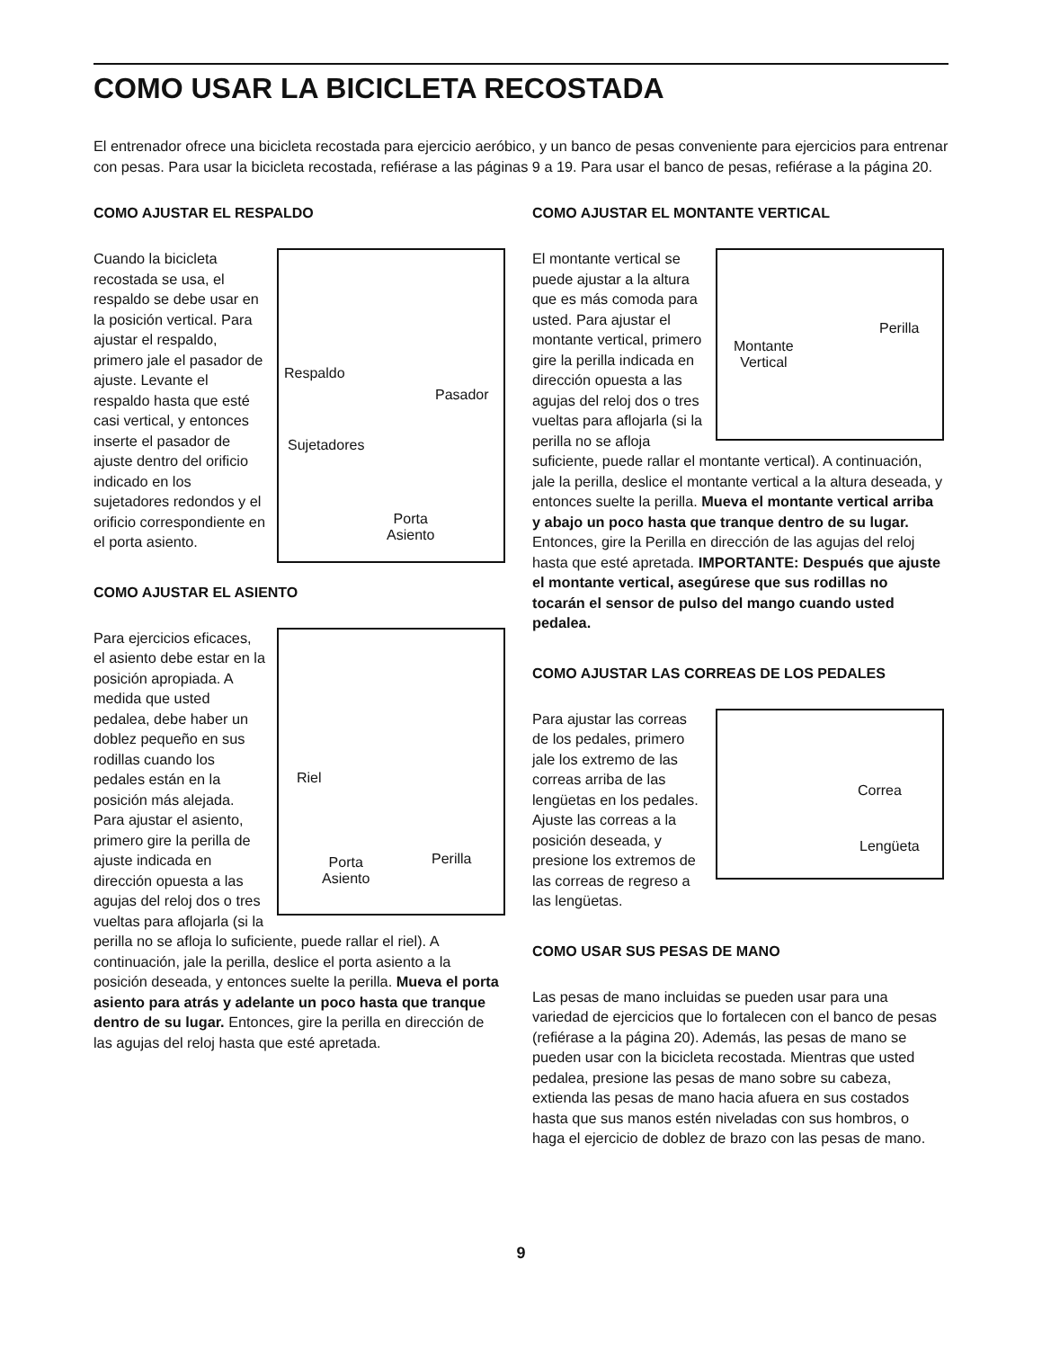COMO USAR LA BICICLETA RECOSTADA
El entrenador ofrece una bicicleta recostada para ejercicio aeróbico, y un banco de pesas conveniente para ejercicios para entrenar con pesas. Para usar la bicicleta recostada, refiérase a las páginas 9 a 19. Para usar el banco de pesas, refiérase a la página 20.
COMO AJUSTAR EL RESPALDO
Respaldo
Pasador
Sujetadores
Porta
Asiento
Cuando la bicicleta recostada se usa, el respaldo se debe usar en la posición vertical. Para ajustar el respaldo, primero jale el pasador de ajuste. Levante el respaldo hasta que esté casi vertical, y entonces inserte el pasador de ajuste dentro del orificio indicado en los sujetadores redondos y el orificio correspondiente en el porta asiento.
COMO AJUSTAR EL ASIENTO
Riel
Perilla Porta
Asiento
Para ejercicios eficaces, el asiento debe estar en la posición apropiada. A medida que usted pedalea, debe haber un doblez pequeño en sus rodillas cuando los pedales están en la posición más alejada. Para ajustar el asiento, primero gire la perilla de ajuste indicada en dirección opuesta a las agujas del reloj dos o tres vueltas para aflojarla (si la perilla no se afloja lo suficiente, puede rallar el riel). A continuación, jale la perilla, deslice el porta asiento a la posición deseada, y entonces suelte la perilla. Mueva el porta asiento para atrás y adelante un poco hasta que tranque dentro de su lugar. Entonces, gire la perilla en dirección de las agujas del reloj hasta que esté apretada.
COMO AJUSTAR EL MONTANTE VERTICAL
Perilla
Montante
Vertical
El montante vertical se puede ajustar a la altura que es más comoda para usted. Para ajustar el montante vertical, primero gire la perilla indicada en dirección opuesta a las agujas del reloj dos o tres vueltas para aflojarla (si la perilla no se afloja suficiente, puede rallar el montante vertical). A continuación, jale la perilla, deslice el montante vertical a la altura deseada, y entonces suelte la perilla. Mueva el montante vertical arriba y abajo un poco hasta que tranque dentro de su lugar. Entonces, gire la Perilla en dirección de las agujas del reloj hasta que esté apretada. IMPORTANTE: Después que ajuste el montante vertical, asegúrese que sus rodillas no tocarán el sensor de pulso del mango cuando usted pedalea.
COMO AJUSTAR LAS CORREAS DE LOS PEDALES
Correa
Lengüeta
Para ajustar las correas de los pedales, primero jale los extremo de las correas arriba de las lengüetas en los pedales. Ajuste las correas a la posición deseada, y presione los extremos de las correas de regreso a las lengüetas.
COMO USAR SUS PESAS DE MANO
Las pesas de mano incluidas se pueden usar para una variedad de ejercicios que lo fortalecen con el banco de pesas (refiérase a la página 20). Además, las pesas de mano se pueden usar con la bicicleta recostada. Mientras que usted pedalea, presione las pesas de mano sobre su cabeza, extienda las pesas de mano hacia afuera en sus costados hasta que sus manos estén niveladas con sus hombros, o haga el ejercicio de doblez de brazo con las pesas de mano.
9